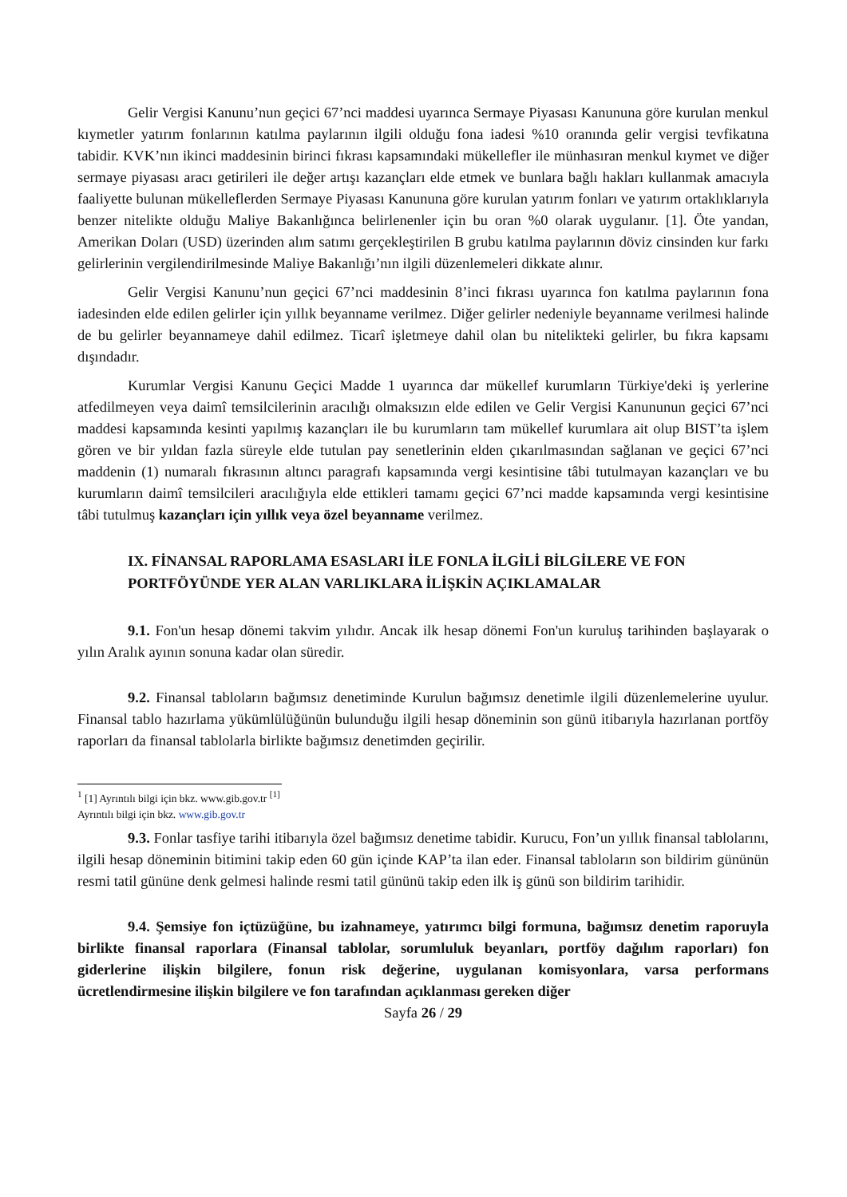Gelir Vergisi Kanunu’nun geçici 67’nci maddesi uyarınca Sermaye Piyasası Kanununa göre kurulan menkul kıymetler yatırım fonlarının katılma paylarının ilgili olduğu fona iadesi %10 oranında gelir vergisi tevfikatına tabidir. KVK’nın ikinci maddesinin birinci fıkrası kapsamındaki mükellefler ile münhasıran menkul kıymet ve diğer sermaye piyasası aracı getirileri ile değer artışı kazançları elde etmek ve bunlara bağlı hakları kullanmak amacıyla faaliyette bulunan mükelleflerden Sermaye Piyasası Kanununa göre kurulan yatırım fonları ve yatırım ortaklıklarıyla benzer nitelikte olduğu Maliye Bakanlığınca belirlenenler için bu oran %0 olarak uygulanır. [1]. Öte yandan, Amerikan Doları (USD) üzerinden alım satımı gerçekleştirilen B grubu katılma paylarının döviz cinsinden kur farkı gelirlerinin vergilendirilmesinde Maliye Bakanlığı’nın ilgili düzenlemeleri dikkate alınır.
Gelir Vergisi Kanunu’nun geçici 67’nci maddesinin 8’inci fıkrası uyarınca fon katılma paylarının fona iadesinden elde edilen gelirler için yıllık beyanname verilmez. Diğer gelirler nedeniyle beyanname verilmesi halinde de bu gelirler beyannameye dahil edilmez. Ticarî işletmeye dahil olan bu nitelikteki gelirler, bu fıkra kapsamı dışındadır.
Kurumlar Vergisi Kanunu Geçici Madde 1 uyarınca dar mükellef kurumların Türkiye'deki iş yerlerine atfedilmeyen veya daimî temsilcilerinin aracılığı olmaksızın elde edilen ve Gelir Vergisi Kanununun geçici 67’nci maddesi kapsamında kesinti yapılmış kazançları ile bu kurumların tam mükellef kurumlara ait olup BIST’ta işlem gören ve bir yıldan fazla süreyle elde tutulan pay senetlerinin elden çıkarılmasından sağlanan ve geçici 67’nci maddenin (1) numaralı fıkrasının altıncı paragrafı kapsamında vergi kesintisine tâbi tutulmayan kazançları ve bu kurumların daimî temsilcileri aracılığıyla elde ettikleri tamamı geçici 67’nci madde kapsamında vergi kesintisine tâbi tutulmuş kazançları için yıllık veya özel beyanname verilmez.
IX. FİNANSAL RAPORLAMA ESASLARI İLE FONLA İLGİLİ BİLGİLERE VE FON PORTFÖYÜNDE YER ALAN VARLIKLARA İLİŞKİN AÇIKLAMALAR
9.1. Fon'un hesap dönemi takvim yılıdır. Ancak ilk hesap dönemi Fon'un kuruluş tarihinden başlayarak o yılın Aralık ayının sonuna kadar olan süredir.
9.2. Finansal tabloların bağımsız denetiminde Kurulun bağımsız denetimle ilgili düzenlemelerine uyulur. Finansal tablo hazırlama yükümlülüğünün bulunduğu ilgili hesap döneminin son günü itibarıyla hazırlanan portföy raporları da finansal tablolarla birlikte bağımsız denetimden geçirilir.
<sup>1</sup> [1] Ayrıntılı bilgi için bkz. www.gib.gov.tr <sup>[1]</sup>
Ayrıntılı bilgi için bkz. www.gib.gov.tr
9.3. Fonlar tasfiye tarihi itibarıyla özel bağımsız denetime tabidir. Kurucu, Fon’un yıllık finansal tablolarını, ilgili hesap döneminin bitimini takip eden 60 gün içinde KAP’ta ilan eder. Finansal tabloların son bildirim gününün resmi tatil gününe denk gelmesi halinde resmi tatil gününü takip eden ilk iş günü son bildirim tarihidir.
9.4. Şemsiye fon içtüzüğüne, bu izahnameye, yatırımcı bilgi formuna, bağımsız denetim raporuyla birlikte finansal raporlara (Finansal tablolar, sorumluluk beyanları, portföy dağılım raporları) fon giderlerine ilişkin bilgilere, fonun risk değerine, uygulanan komisyonlara, varsa performans ücretlendirmesine ilişkin bilgilere ve fon tarafından açıklanması gereken diğer
Sayfa 26 / 29